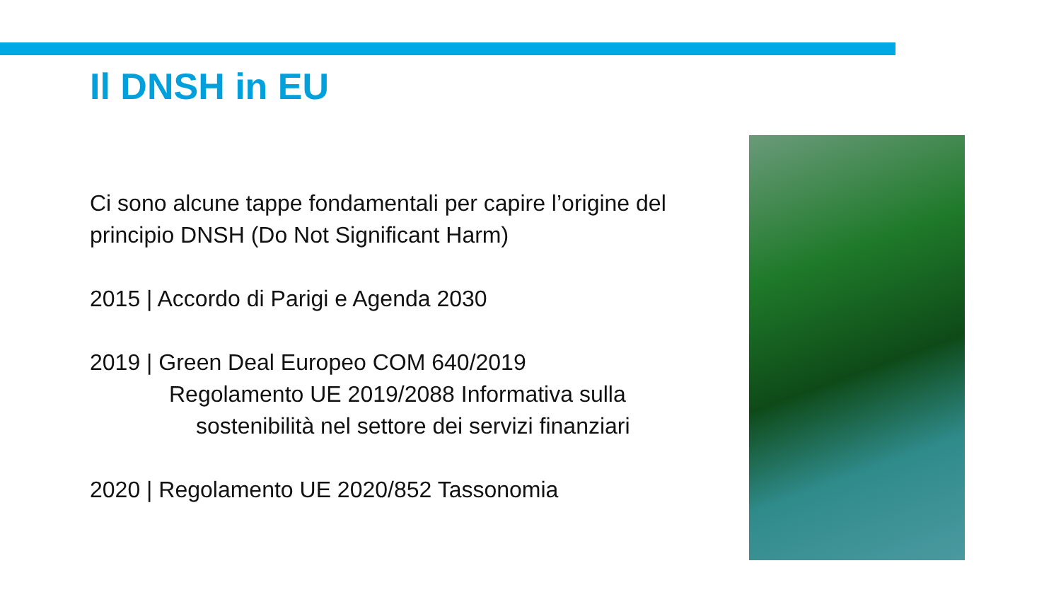Il DNSH in EU
Ci sono alcune tappe fondamentali per capire l’origine del principio DNSH (Do Not Significant Harm)
2015 | Accordo di Parigi e Agenda 2030
2019 | Green Deal Europeo COM 640/2019
Regolamento UE 2019/2088 Informativa sulla
sostenibilità nel settore dei servizi finanziari
2020 | Regolamento UE 2020/852 Tassonomia